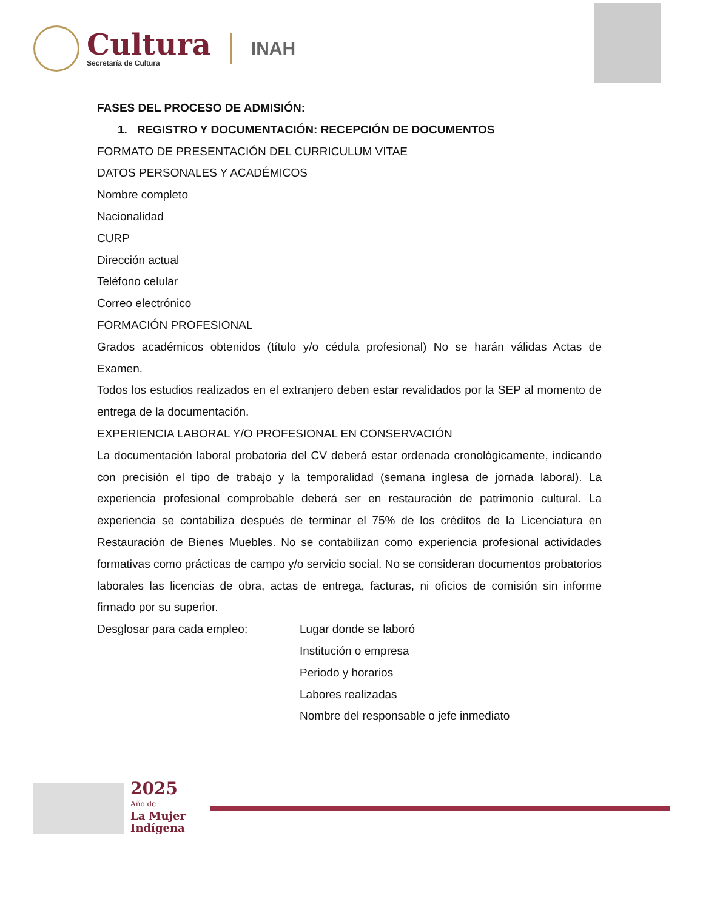Cultura
Secretaría de Cultura
INAH
FASES DEL PROCESO DE ADMISIÓN:
1. REGISTRO Y DOCUMENTACIÓN: RECEPCIÓN DE DOCUMENTOS
FORMATO DE PRESENTACIÓN DEL CURRICULUM VITAE
DATOS PERSONALES Y ACADÉMICOS
Nombre completo
Nacionalidad
CURP
Dirección actual
Teléfono celular
Correo electrónico
FORMACIÓN PROFESIONAL
Grados académicos obtenidos (título y/o cédula profesional) No se harán válidas Actas de Examen.
Todos los estudios realizados en el extranjero deben estar revalidados por la SEP al momento de entrega de la documentación.
EXPERIENCIA LABORAL Y/O PROFESIONAL EN CONSERVACIÓN
La documentación laboral probatoria del CV deberá estar ordenada cronológicamente, indicando con precisión el tipo de trabajo y la temporalidad (semana inglesa de jornada laboral). La experiencia profesional comprobable deberá ser en restauración de patrimonio cultural. La experiencia se contabiliza después de terminar el 75% de los créditos de la Licenciatura en Restauración de Bienes Muebles. No se contabilizan como experiencia profesional actividades formativas como prácticas de campo y/o servicio social. No se consideran documentos probatorios laborales las licencias de obra, actas de entrega, facturas, ni oficios de comisión sin informe firmado por su superior.
Desglosar para cada empleo: Lugar donde se laboró
Institución o empresa
Periodo y horarios
Labores realizadas
Nombre del responsable o jefe inmediato
2025
Año de
La Mujer
Indígena